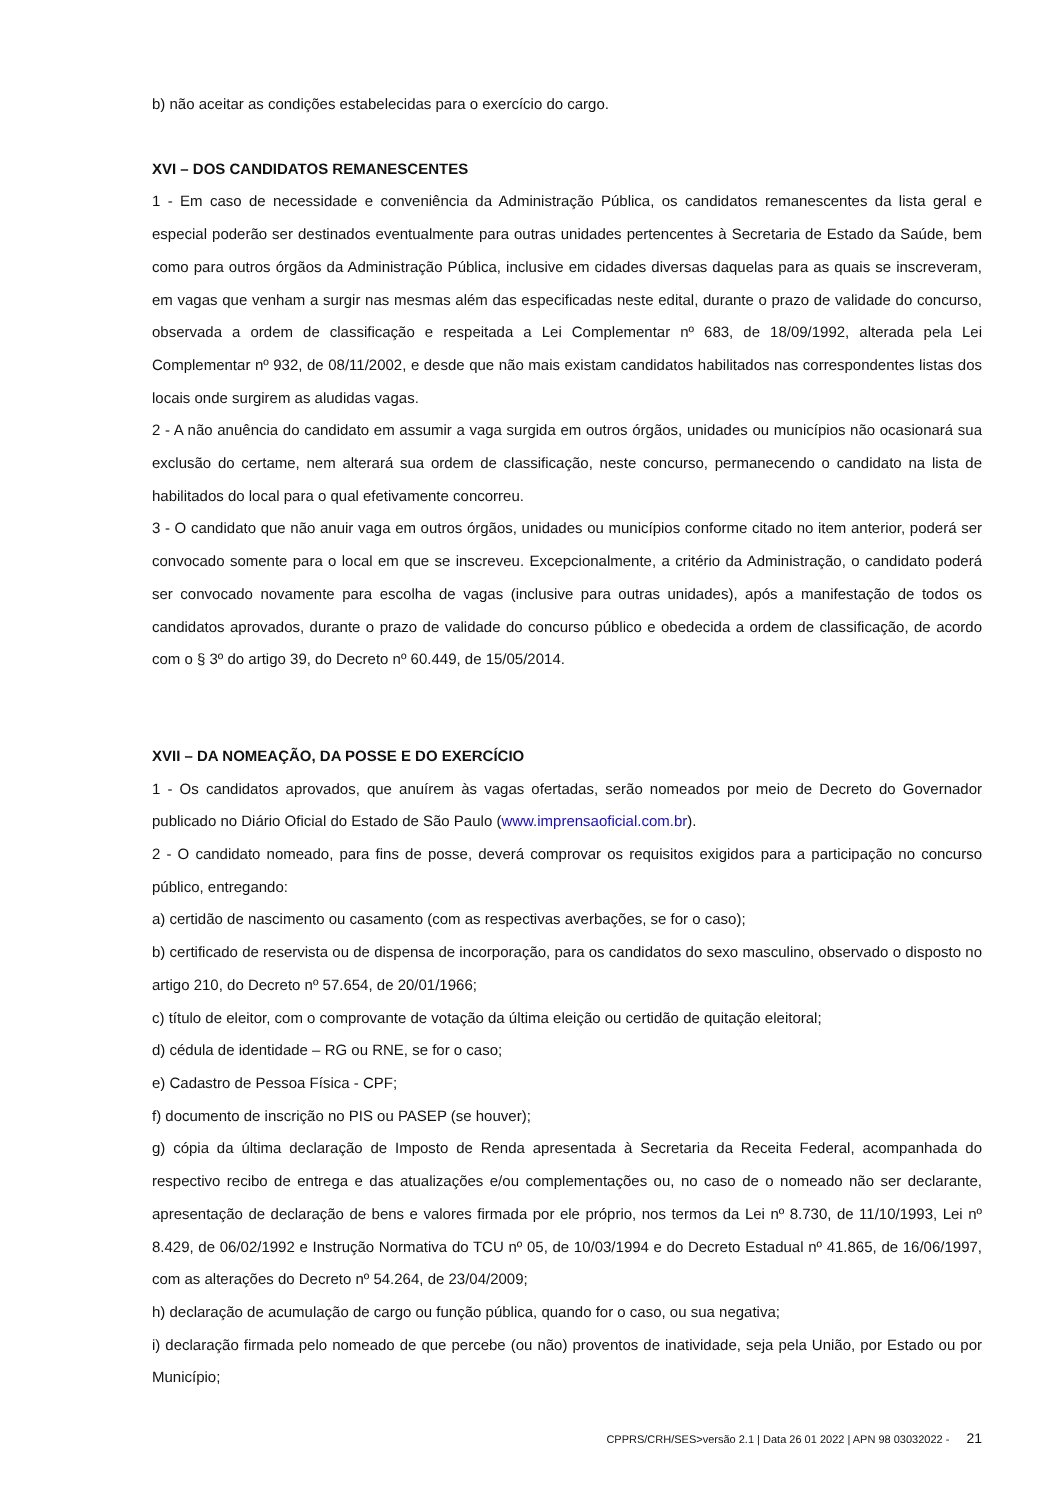b) não aceitar as condições estabelecidas para o exercício do cargo.
XVI – DOS CANDIDATOS REMANESCENTES
1 - Em caso de necessidade e conveniência da Administração Pública, os candidatos remanescentes da lista geral e especial poderão ser destinados eventualmente para outras unidades pertencentes à Secretaria de Estado da Saúde, bem como para outros órgãos da Administração Pública, inclusive em cidades diversas daquelas para as quais se inscreveram, em vagas que venham a surgir nas mesmas além das especificadas neste edital, durante o prazo de validade do concurso, observada a ordem de classificação e respeitada a Lei Complementar nº 683, de 18/09/1992, alterada pela Lei Complementar nº 932, de 08/11/2002, e desde que não mais existam candidatos habilitados nas correspondentes listas dos locais onde surgirem as aludidas vagas.
2 - A não anuência do candidato em assumir a vaga surgida em outros órgãos, unidades ou municípios não ocasionará sua exclusão do certame, nem alterará sua ordem de classificação, neste concurso, permanecendo o candidato na lista de habilitados do local para o qual efetivamente concorreu.
3 - O candidato que não anuir vaga em outros órgãos, unidades ou municípios conforme citado no item anterior, poderá ser convocado somente para o local em que se inscreveu. Excepcionalmente, a critério da Administração, o candidato poderá ser convocado novamente para escolha de vagas (inclusive para outras unidades), após a manifestação de todos os candidatos aprovados, durante o prazo de validade do concurso público e obedecida a ordem de classificação, de acordo com o § 3º do artigo 39, do Decreto nº 60.449, de 15/05/2014.
XVII – DA NOMEAÇÃO, DA POSSE E DO EXERCÍCIO
1 - Os candidatos aprovados, que anuírem às vagas ofertadas, serão nomeados por meio de Decreto do Governador publicado no Diário Oficial do Estado de São Paulo (www.imprensaoficial.com.br).
2 - O candidato nomeado, para fins de posse, deverá comprovar os requisitos exigidos para a participação no concurso público, entregando:
a) certidão de nascimento ou casamento (com as respectivas averbações, se for o caso);
b) certificado de reservista ou de dispensa de incorporação, para os candidatos do sexo masculino, observado o disposto no artigo 210, do Decreto nº 57.654, de 20/01/1966;
c) título de eleitor, com o comprovante de votação da última eleição ou certidão de quitação eleitoral;
d) cédula de identidade – RG ou RNE, se for o caso;
e) Cadastro de Pessoa Física - CPF;
f) documento de inscrição no PIS ou PASEP (se houver);
g) cópia da última declaração de Imposto de Renda apresentada à Secretaria da Receita Federal, acompanhada do respectivo recibo de entrega e das atualizações e/ou complementações ou, no caso de o nomeado não ser declarante, apresentação de declaração de bens e valores firmada por ele próprio, nos termos da Lei nº 8.730, de 11/10/1993, Lei nº 8.429, de 06/02/1992 e Instrução Normativa do TCU nº 05, de 10/03/1994 e do Decreto Estadual nº 41.865, de 16/06/1997, com as alterações do Decreto nº 54.264, de 23/04/2009;
h) declaração de acumulação de cargo ou função pública, quando for o caso, ou sua negativa;
i) declaração firmada pelo nomeado de que percebe (ou não) proventos de inatividade, seja pela União, por Estado ou por Município;
CPPRS/CRH/SES>versão 2.1 | Data 26 01 2022 | APN 98 03032022 - 21